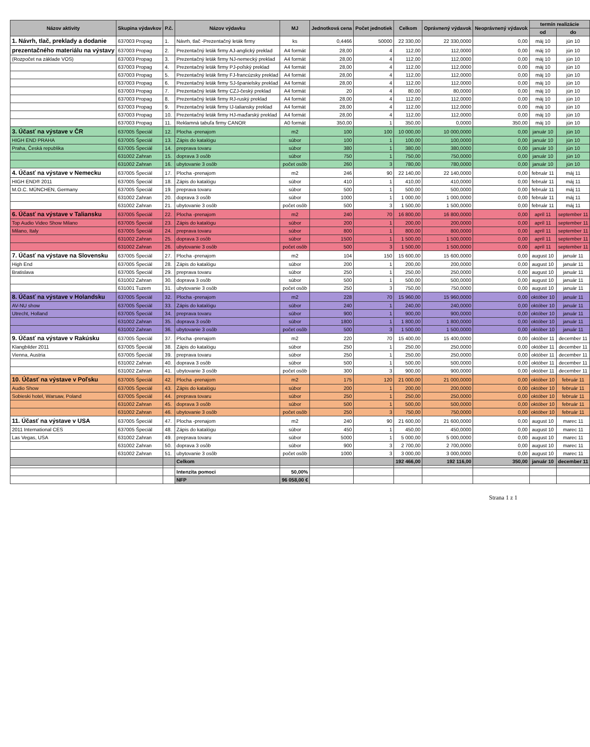| Názov aktivity | Skupina výdavkov | P.č. | Názov výdavku | MJ | Jednotková cena | Počet jednotiek | Celkom | Oprávnený výdavok | Neoprávnený výdavok | termín realizácie | |
| --- | --- | --- | --- | --- | --- | --- | --- | --- | --- | --- | --- |
| | | | | | | | | | | od | do |
| 1. Návrh, tlač, preklady a dodanie | 637003 Propag | 1. | Návrh, tlač -Prezentačný leták firmy | ks | 0,4466 | 50000 | 22 330,00 | 22 330,0000 | 0,00 | máj 10 | jún 10 |
| prezentačného materiálu na výstavy | 637003 Propag | 2. | Prezentačný leták firmy AJ-anglický preklad | A4 formát | 28,00 | 4 | 112,00 | 112,0000 | 0,00 | máj 10 | jún 10 |
| (Rozpočet na základe VOS) | 637003 Propag | 3. | Prezentačný leták firmy NJ-nemecký preklad | A4 formát | 28,00 | 4 | 112,00 | 112,0000 | 0,00 | máj 10 | jún 10 |
| | 637003 Propag | 4. | Prezentačný leták firmy PJ-poľský preklad | A4 formát | 28,00 | 4 | 112,00 | 112,0000 | 0,00 | máj 10 | jún 10 |
| | 637003 Propag | 5. | Prezentačný leták firmy FJ-francúzsky preklad | A4 formát | 28,00 | 4 | 112,00 | 112,0000 | 0,00 | máj 10 | jún 10 |
| | 637003 Propag | 6. | Prezentačný leták firmy SJ-španielsky preklad | A4 formát | 28,00 | 4 | 112,00 | 112,0000 | 0,00 | máj 10 | jún 10 |
| | 637003 Propag | 7. | Prezentačný leták firmy CZJ-český preklad | A4 formát | 20 | 4 | 80,00 | 80,0000 | 0,00 | máj 10 | jún 10 |
| | 637003 Propag | 8. | Prezentačný leták firmy RJ-ruský preklad | A4 formát | 28,00 | 4 | 112,00 | 112,0000 | 0,00 | máj 10 | jún 10 |
| | 637003 Propag | 9. | Prezentačný leták firmy IJ-taliansky preklad | A4 formát | 28,00 | 4 | 112,00 | 112,0000 | 0,00 | máj 10 | jún 10 |
| | 637003 Propag | 10. | Prezentačný leták firmy HJ-maďarský preklad | A4 formát | 28,00 | 4 | 112,00 | 112,0000 | 0,00 | máj 10 | jún 10 |
| | 637003 Propag | 11. | Reklamná tabuľa firmy CANOR | A0 formát | 350,00 | 1 | 350,00 | 0,0000 | 350,00 | máj 10 | jún 10 |
| 3. Účasť na výstave v ČR | 637005 Špeciál | 12. | Plocha -prenajom | m2 | 100 | 100 | 10 000,00 | 10 000,0000 | 0,00 | január 10 | jún 10 |
| HIGH END PRAHA | 637005 Špeciál | 13. | Zápis do katalógu | súbor | 100 | 1 | 100,00 | 100,0000 | 0,00 | január 10 | jún 10 |
| Praha, Česká republika | 637005 Špeciál | 14. | preprava tovaru | súbor | 380 | 1 | 380,00 | 380,0000 | 0,00 | január 10 | jún 10 |
| | 631002 Zahran | 15. | doprava 3 osôb | súbor | 750 | 1 | 750,00 | 750,0000 | 0,00 | január 10 | jún 10 |
| | 631002 Zahran | 16. | ubytovanie 3 osôb | počet osôb | 260 | 3 | 780,00 | 780,0000 | 0,00 | január 10 | jún 10 |
| 4. Účasť na výstave v Nemecku | 637005 Špeciál | 17. | Plocha -prenajom | m2 | 246 | 90 | 22 140,00 | 22 140,0000 | 0,00 | február 11 | máj 11 |
| HIGH END® 2011 | 637005 Špeciál | 18. | Zápis do katalógu | súbor | 410 | 1 | 410,00 | 410,0000 | 0,00 | február 11 | máj 11 |
| M.O.C. MÜNCHEN, Germany | 637005 Špeciál | 19. | preprava tovaru | súbor | 500 | 1 | 500,00 | 500,0000 | 0,00 | február 11 | máj 11 |
| | 631002 Zahran | 20. | doprava 3 osôb | súbor | 1000 | 1 | 1 000,00 | 1 000,0000 | 0,00 | február 11 | máj 11 |
| | 631002 Zahran | 21. | ubytovanie 3 osôb | počet osôb | 500 | 3 | 1 500,00 | 1 500,0000 | 0,00 | február 11 | máj 11 |
| 6. Účasť na výstave v Taliansku | 637005 Špeciál | 22. | Plocha -prenajom | m2 | 240 | 70 | 16 800,00 | 16 800,0000 | 0,00 | apríl 11 | september 11 |
| Top Audio Video Show Milano | 637005 Špeciál | 23. | Zápis do katalógu | súbor | 200 | 1 | 200,00 | 200,0000 | 0,00 | apríl 11 | september 11 |
| Milano, Italy | 637005 Špeciál | 24. | preprava tovaru | súbor | 800 | 1 | 800,00 | 800,0000 | 0,00 | apríl 11 | september 11 |
| | 631002 Zahran | 25. | doprava 3 osôb | súbor | 1500 | 1 | 1 500,00 | 1 500,0000 | 0,00 | apríl 11 | september 11 |
| | 631002 Zahran | 26. | ubytovanie 3 osôb | počet osôb | 500 | 3 | 1 500,00 | 1 500,0000 | 0,00 | apríl 11 | september 11 |
| 7. Účasť na výstave na Slovensku | 637005 Špeciál | 27. | Plocha -prenajom | m2 | 104 | 150 | 15 600,00 | 15 600,0000 | 0,00 | august 10 | január 11 |
| High End | 637005 Špeciál | 28. | Zápis do katalógu | súbor | 200 | 1 | 200,00 | 200,0000 | 0,00 | august 10 | január 11 |
| Bratislava | 637005 Špeciál | 29. | preprava tovaru | súbor | 250 | 1 | 250,00 | 250,0000 | 0,00 | august 10 | január 11 |
| | 631002 Zahran | 30. | doprava 3 osôb | súbor | 500 | 1 | 500,00 | 500,0000 | 0,00 | august 10 | január 11 |
| | 631001 Tuzem | 31. | ubytovanie 3 osôb | počet osôb | 250 | 3 | 750,00 | 750,0000 | 0,00 | august 10 | január 11 |
| 8. Účasť na výstave v Holandsku | 637005 Špeciál | 32. | Plocha -prenajom | m2 | 228 | 70 | 15 960,00 | 15 960,0000 | 0,00 | október 10 | január 11 |
| AV-NU show | 637005 Špeciál | 33. | Zápis do katalógu | súbor | 240 | 1 | 240,00 | 240,0000 | 0,00 | október 10 | január 11 |
| Utrecht, Holland | 637005 Špeciál | 34. | preprava tovaru | súbor | 900 | 1 | 900,00 | 900,0000 | 0,00 | október 10 | január 11 |
| | 631002 Zahran | 35. | doprava 3 osôb | súbor | 1800 | 1 | 1 800,00 | 1 800,0000 | 0,00 | október 10 | január 11 |
| | 631002 Zahran | 36. | ubytovanie 3 osôb | počet osôb | 500 | 3 | 1 500,00 | 1 500,0000 | 0,00 | október 10 | január 11 |
| 9. Účasť na výstave v Rakúsku | 637005 Špeciál | 37. | Plocha -prenajom | m2 | 220 | 70 | 15 400,00 | 15 400,0000 | 0,00 | október 11 | december 11 |
| Klangbilder 2011 | 637005 Špeciál | 38. | Zápis do katalógu | súbor | 250 | 1 | 250,00 | 250,0000 | 0,00 | október 11 | december 11 |
| Vienna, Austria | 637005 Špeciál | 39. | preprava tovaru | súbor | 250 | 1 | 250,00 | 250,0000 | 0,00 | október 11 | december 11 |
| | 631002 Zahran | 40. | doprava 3 osôb | súbor | 500 | 1 | 500,00 | 500,0000 | 0,00 | október 11 | december 11 |
| | 631002 Zahran | 41. | ubytovanie 3 osôb | počet osôb | 300 | 3 | 900,00 | 900,0000 | 0,00 | október 11 | december 11 |
| 10. Účasť na výstave v Poľsku | 637005 Špeciál | 42. | Plocha -prenajom | m2 | 175 | 120 | 21 000,00 | 21 000,0000 | 0,00 | október 10 | február 11 |
| Audio Show | 637005 Špeciál | 43. | Zápis do katalógu | súbor | 200 | 1 | 200,00 | 200,0000 | 0,00 | október 10 | február 11 |
| Sobieski hotel, Warsaw, Poland | 637005 Špeciál | 44. | preprava tovaru | súbor | 250 | 1 | 250,00 | 250,0000 | 0,00 | október 10 | február 11 |
| | 631002 Zahran | 45. | doprava 3 osôb | súbor | 500 | 1 | 500,00 | 500,0000 | 0,00 | október 10 | február 11 |
| | 631002 Zahran | 46. | ubytovanie 3 osôb | počet osôb | 250 | 3 | 750,00 | 750,0000 | 0,00 | október 10 | február 11 |
| 11. Účasť na výstave v USA | 637005 Špeciál | 47. | Plocha -prenajom | m2 | 240 | 90 | 21 600,00 | 21 600,0000 | 0,00 | august 10 | marec 11 |
| 2011 International CES | 637005 Špeciál | 48. | Zápis do katalógu | súbor | 450 | 1 | 450,00 | 450,0000 | 0,00 | august 10 | marec 11 |
| Las Vegas, USA | 631002 Zahran | 49. | preprava tovaru | súbor | 5000 | 1 | 5 000,00 | 5 000,0000 | 0,00 | august 10 | marec 11 |
| | 631002 Zahran | 50. | doprava 3 osôb | súbor | 900 | 3 | 2 700,00 | 2 700,0000 | 0,00 | august 10 | marec 11 |
| | 631002 Zahran | 51. | ubytovanie 3 osôb | počet osôb | 1000 | 3 | 3 000,00 | 3 000,0000 | 0,00 | august 10 | marec 11 |
| | | | Celkom | | | | 192 466,00 | 192 116,00 | 350,00 | január 10 | december 11 |
| | | | Intenzita pomoci | 50,00% | | | | | | | |
| | | | NFP | 96 058,00 € | | | | | | | |
Strana 1 z 1